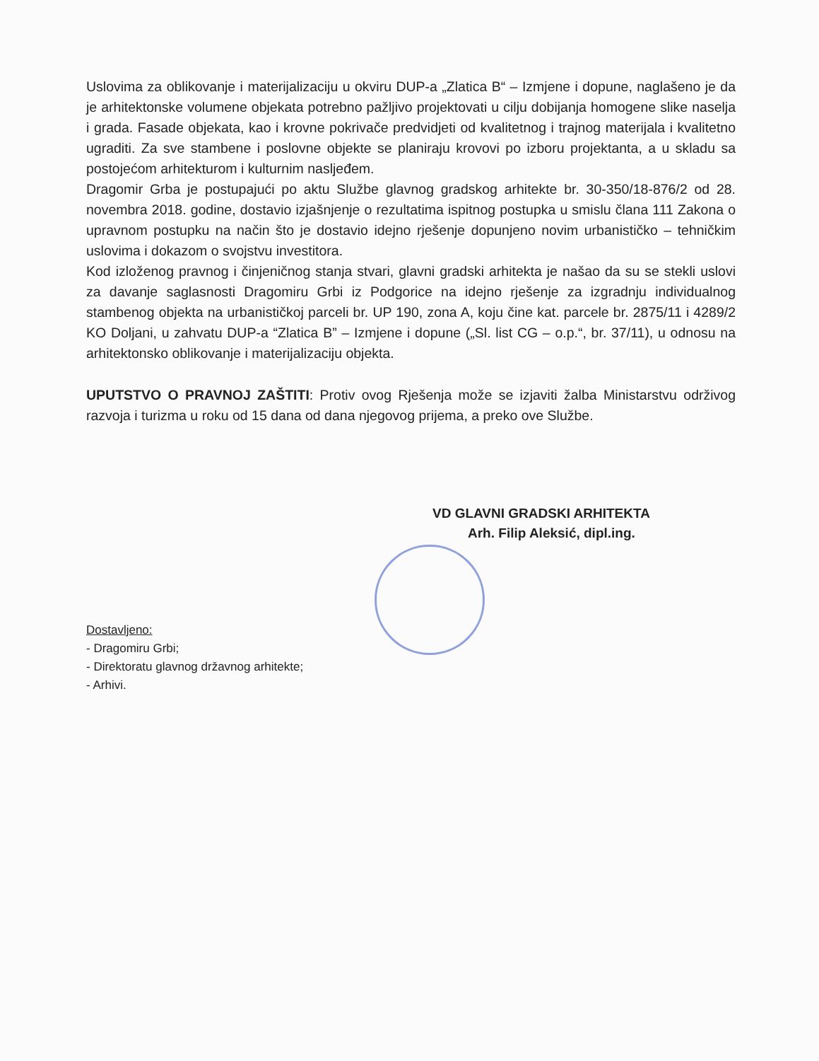Uslovima za oblikovanje i materijalizaciju u okviru DUP-a „Zlatica B“ – Izmjene i dopune, naglašeno je da je arhitektonske volumene objekata potrebno pažljivo projektovati u cilju dobijanja homogene slike naselja i grada. Fasade objekata, kao i krovne pokrivače predvidjeti od kvalitetnog i trajnog materijala i kvalitetno ugraditi. Za sve stambene i poslovne objekte se planiraju krovovi po izboru projektanta, a u skladu sa postojećom arhitekturom i kulturnim nasljeđem.
Dragomir Grba je postupajući po aktu Službe glavnog gradskog arhitekte br. 30-350/18-876/2 od 28. novembra 2018. godine, dostavio izjašnjenje o rezultatima ispitnog postupka u smislu člana 111 Zakona o upravnom postupku na način što je dostavio idejno rješenje dopunjeno novim urbanističko – tehničkim uslovima i dokazom o svojstvu investitora.
Kod izloženog pravnog i činjeničnog stanja stvari, glavni gradski arhitekta je našao da su se stekli uslovi za davanje saglasnosti Dragomiru Grbi iz Podgorice na idejno rješenje za izgradnju individualnog stambenog objekta na urbanističkoj parceli br. UP 190, zona A, koju čine kat. parcele br. 2875/11 i 4289/2 KO Doljani, u zahvatu DUP-a “Zlatica B” – Izmjene i dopune („Sl. list CG – o.p.“, br. 37/11), u odnosu na arhitektonsko oblikovanje i materijalizaciju objekta.
UPUTSTVO O PRAVNOJ ZAŠTITI: Protiv ovog Rješenja može se izjaviti žalba Ministarstvu održivog razvoja i turizma u roku od 15 dana od dana njegovog prijema, a preko ove Službe.
VD GLAVNI GRADSKI ARHITEKTA
Arh. Filip Aleksić, dipl.ing.
Dostavljeno:
- Dragomiru Grbi;
- Direktoratu glavnog državnog arhitekte;
- Arhivi.